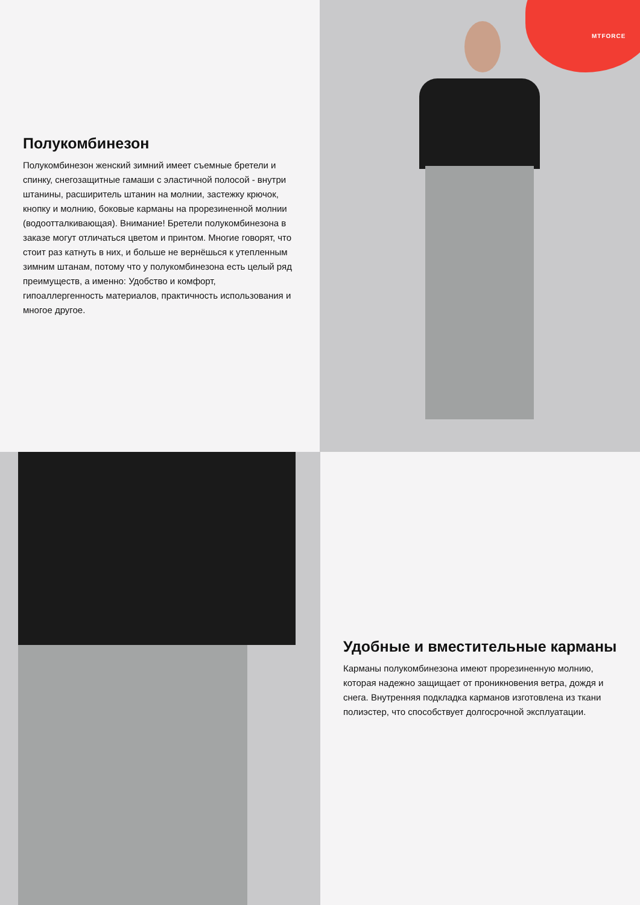Полукомбинезон
Полукомбинезон женский зимний имеет съемные бретели и спинку, снегозащитные гамаши с эластичной полосой - внутри штанины, расширитель штанин на молнии, застежку крючок, кнопку и молнию, боковые карманы на прорезиненной молнии (водоотталкивающая). Внимание! Бретели полукомбинезона в заказе могут отличаться цветом и принтом. Многие говорят, что стоит раз катнуть в них, и больше не вернёшься к утепленным зимним штанам, потому что у полукомбинезона есть целый ряд преимуществ, а именно: Удобство и комфорт, гипоаллергенность материалов, практичность использования и многое другое.
MTFORCE
Удобные и вместительные карманы
Карманы полукомбинезона имеют прорезиненную молнию, которая надежно защищает от проникновения ветра, дождя и снега. Внутренняя подкладка карманов изготовлена из ткани полиэстер, что способствует долгосрочной эксплуатации.